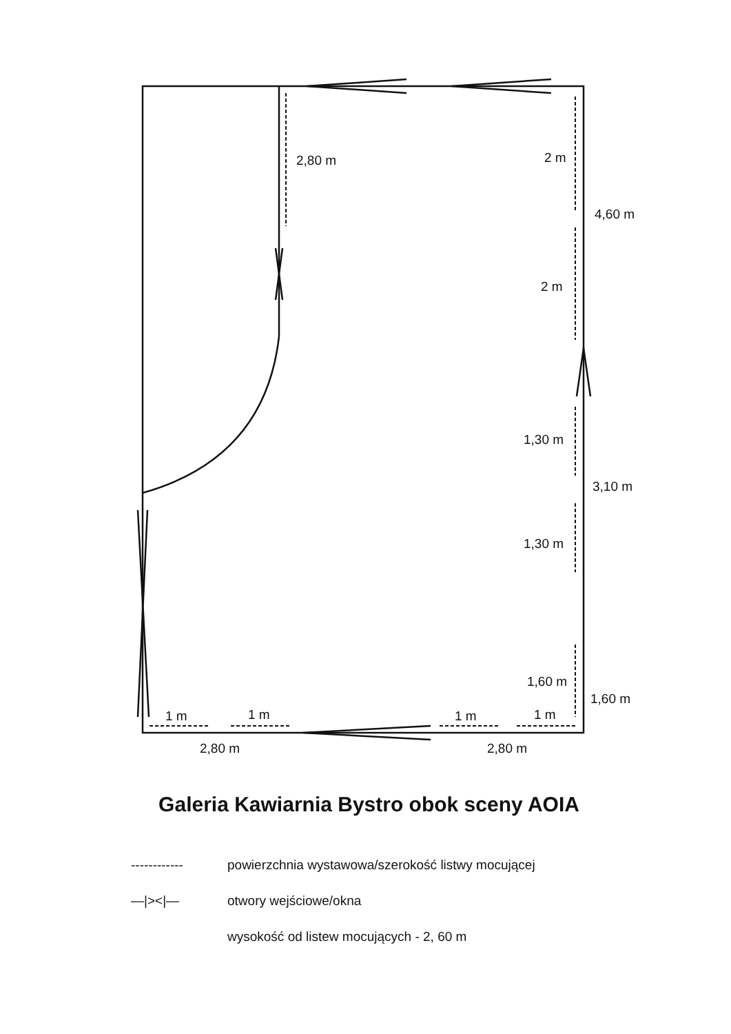2,80 m 2 m
4,60 m
2 m
1,30 m
3,10 m
1,30 m
1,60 m
1,60 m
1 m 1 m 1 m 1 m
2,80 m 2,80 m
Galeria Kawiarnia Bystro obok sceny AOIA
------------
powierzchnia wystawowa/szerokość listwy mocującej
—|><|— otwory wejściowe/okna
wysokość od listew mocujących - 2, 60 m